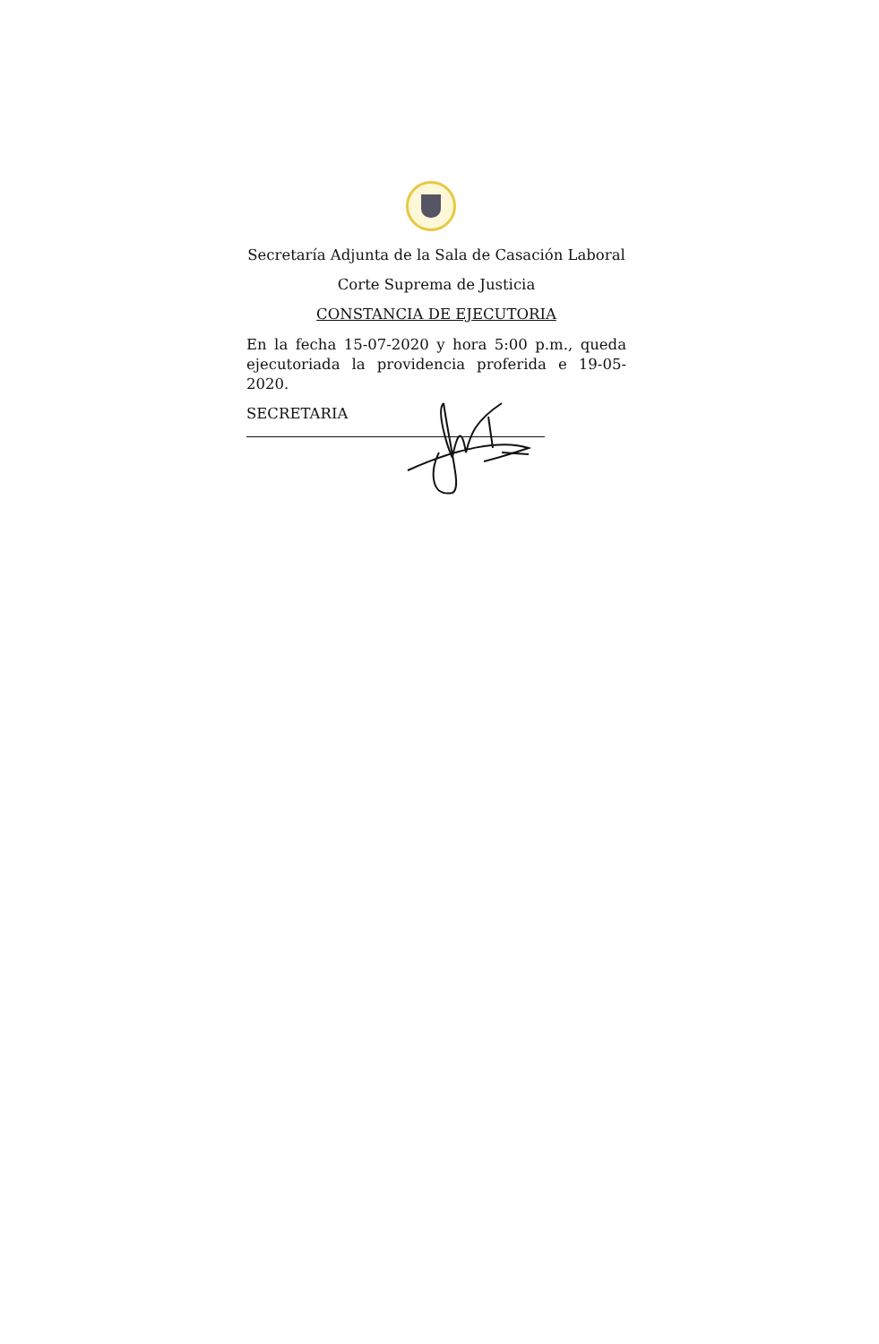Secretaría Adjunta de la Sala de Casación Laboral
Corte Suprema de Justicia
CONSTANCIA DE EJECUTORIA
En la fecha 15-07-2020 y hora 5:00 p.m., queda ejecutoriada la providencia proferida e 19-05-2020.
SECRETARIA